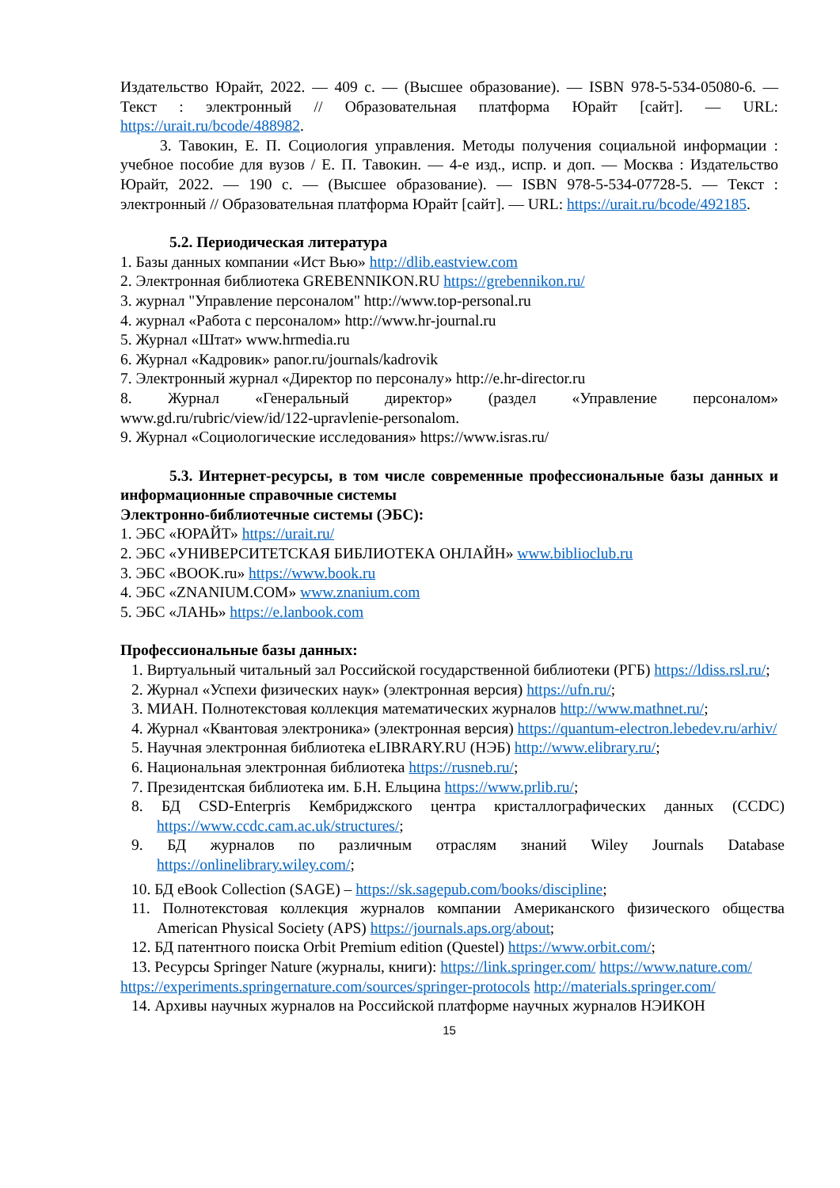Издательство Юрайт, 2022. — 409 с. — (Высшее образование). — ISBN 978-5-534-05080-6. — Текст : электронный // Образовательная платформа Юрайт [сайт]. — URL: https://urait.ru/bcode/488982.
3. Тавокин, Е. П. Социология управления. Методы получения социальной информации : учебное пособие для вузов / Е. П. Тавокин. — 4-е изд., испр. и доп. — Москва : Издательство Юрайт, 2022. — 190 с. — (Высшее образование). — ISBN 978-5-534-07728-5. — Текст : электронный // Образовательная платформа Юрайт [сайт]. — URL: https://urait.ru/bcode/492185.
5.2. Периодическая литература
1. Базы данных компании «Ист Вью» http://dlib.eastview.com
2. Электронная библиотека GREBENNIKON.RU https://grebennikon.ru/
3. журнал "Управление персоналом" http://www.top-personal.ru
4. журнал «Работа с персоналом» http://www.hr-journal.ru
5. Журнал «Штат» www.hrmedia.ru
6. Журнал «Кадровик» panor.ru/journals/kadrovik
7. Электронный журнал «Директор по персоналу» http://e.hr-director.ru
8. Журнал «Генеральный директор» (раздел «Управление персоналом» www.gd.ru/rubric/view/id/122-upravlenie-personalom.
9. Журнал «Социологические исследования» https://www.isras.ru/
5.3. Интернет-ресурсы, в том числе современные профессиональные базы данных и информационные справочные системы
Электронно-библиотечные системы (ЭБС):
1. ЭБС «ЮРАЙТ» https://urait.ru/
2. ЭБС «УНИВЕРСИТЕТСКАЯ БИБЛИОТЕКА ОНЛАЙН» www.biblioclub.ru
3. ЭБС «BOOK.ru» https://www.book.ru
4. ЭБС «ZNANIUM.COM» www.znanium.com
5. ЭБС «ЛАНЬ» https://e.lanbook.com
Профессиональные базы данных:
1. Виртуальный читальный зал Российской государственной библиотеки (РГБ) https://ldiss.rsl.ru/;
2. Журнал «Успехи физических наук» (электронная версия) https://ufn.ru/;
3. МИАН. Полнотекстовая коллекция математических журналов http://www.mathnet.ru/;
4. Журнал «Квантовая электроника» (электронная версия) https://quantum-electron.lebedev.ru/arhiv/
5. Научная электронная библиотека eLIBRARY.RU (НЭБ) http://www.elibrary.ru/;
6. Национальная электронная библиотека https://rusneb.ru/;
7. Президентская библиотека им. Б.Н. Ельцина https://www.prlib.ru/;
8. БД CSD-Enterpris Кембриджского центра кристаллографических данных (CCDC) https://www.ccdc.cam.ac.uk/structures/;
9. БД журналов по различным отраслям знаний Wiley Journals Database https://onlinelibrary.wiley.com/;
10. БД eBook Collection (SAGE) – https://sk.sagepub.com/books/discipline;
11. Полнотекстовая коллекция журналов компании Американского физического общества American Physical Society (APS) https://journals.aps.org/about;
12. БД патентного поиска Orbit Premium edition (Questel) https://www.orbit.com/;
13. Ресурсы Springer Nature (журналы, книги): https://link.springer.com/ https://www.nature.com/
https://experiments.springernature.com/sources/springer-protocols http://materials.springer.com/
14. Архивы научных журналов на Российской платформе научных журналов НЭИКОН
15